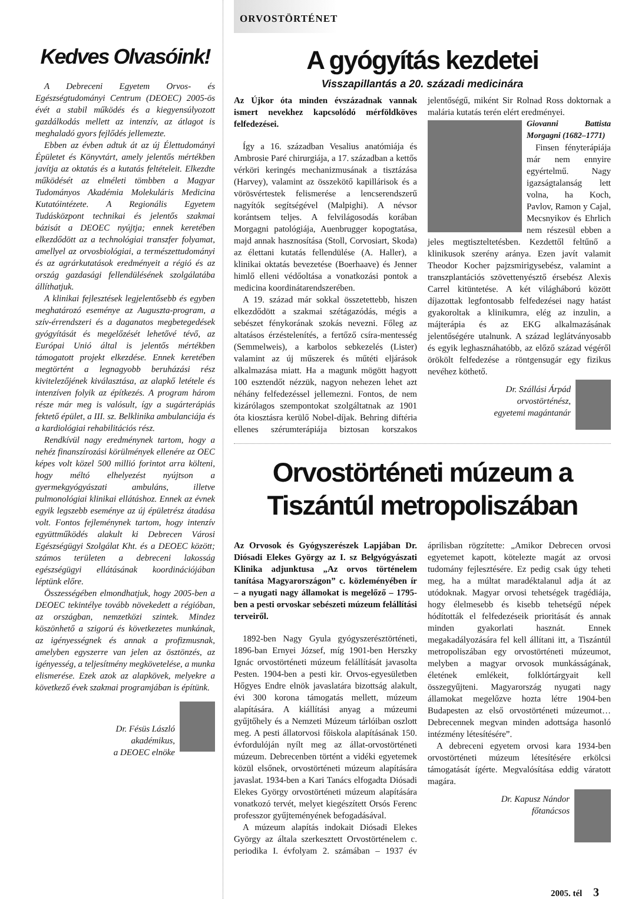Kedves Olvasóink!
A Debreceni Egyetem Orvos- és Egészségtudományi Centrum (DEOEC) 2005-ös évét a stabil működés és a kiegyensúlyozott gazdálkodás mellett az intenzív, az átlagot is meghaladó gyors fejlődés jellemezte.
Ebben az évben adtuk át az új Élettudományi Épületet és Könyvtárt, amely jelentős mértékben javítja az oktatás és a kutatás feltételeit. Elkezdte működését az elméleti tömbben a Magyar Tudományos Akadémia Molekuláris Medicina Kutatóintézete. A Regionális Egyetem Tudásközpont technikai és jelentős szakmai bázisát a DEOEC nyújtja; ennek keretében elkezdődött az a technológiai transzfer folyamat, amellyel az orvosbiológiai, a természettudományi és az agrárkutatások eredményeit a régió és az ország gazdasági fellendülésének szolgálatába állíthatjuk.
A klinikai fejlesztések legjelentősebb és egyben meghatározó eseménye az Auguszta-program, a szív-érrendszeri és a daganatos megbetegedések gyógyítását és megelőzését lehetővé tévő, az Európai Unió által is jelentős mértékben támogatott projekt elkezdése. Ennek keretében megtörtént a legnagyobb beruházási rész kivitelezőjének kiválasztása, az alapkő letétele és intenzíven folyik az építkezés. A program három része már meg is valósult, így a sugárterápiás fektető épület, a III. sz. Belklinika ambulanciája és a kardiológiai rehabilitációs rész.
Rendkívül nagy eredménynek tartom, hogy a nehéz finanszírozási körülmények ellenére az OEC képes volt közel 500 millió forintot arra költeni, hogy méltó elhelyezést nyújtson a gyermekgyógyászati ambuláns, illetve pulmonológiai klinikai ellátáshoz. Ennek az évnek egyik legszebb eseménye az új épületrész átadása volt. Fontos fejleménynek tartom, hogy intenzív együttműködés alakult ki Debrecen Városi Egészségügyi Szolgálat Kht. és a DEOEC között; számos területen a debreceni lakosság egészségügyi ellátásának koordinációjában léptünk előre.
Összességében elmondhatjuk, hogy 2005-ben a DEOEC tekintélye tovább növekedett a régióban, az országban, nemzetközi szintek. Mindez köszönhető a szigorú és következetes munkának, az igényességnek és annak a profizmusnak, amelyben egyszerre van jelen az ösztönzés, az igényesség, a teljesítmény megkövetelése, a munka elismerése. Ezek azok az alapkövek, melyekre a következő évek szakmai programjában is építünk.
Dr. Fésüs László
akadémikus,
a DEOEC elnöke
ORVOSTÖRTÉNET
A gyógyítás kezdetei
Visszapillantás a 20. századi medicinára
Az Újkor óta minden évszázadnak vannak ismert nevekhez kapcsolódó mérföldköves felfedezései.
Így a 16. században Vesalius anatómiája és Ambrosie Paré chirurgiája, a 17. században a kettős vérköri keringés mechanizmusának a tisztázása (Harvey), valamint az összekötő kapillárisok és a vörösvértestek felismerése a lencserendszerű nagyítók segítségével (Malpighi). A névsor korántsem teljes. A felvilágosodás korában Morgagni patológiája, Auenbrugger kopogtatása, majd annak hasznosítása (Stoll, Corvosiart, Skoda) az élettani kutatás fellendülése (A. Haller), a klinikai oktatás bevezetése (Boerhaave) és Jenner himlő elleni védőoltása a vonatkozási pontok a medicina koordinátarendszerében.
A 19. század már sokkal összetettebb, hiszen elkezdődött a szakmai szétágazódás, mégis a sebészet fénykorának szokás nevezni. Főleg az altatásos érzéstelenítés, a fertőző csíra-mentesség (Semmelweis), a karbolos sebkezelés (Lister) valamint az új műszerek és műtéti eljárások alkalmazása miatt. Ha a magunk mögött hagyott 100 esztendőt nézzük, nagyon nehezen lehet azt néhány felfedezéssel jellemezni. Fontos, de nem kizárólagos szempontokat szolgáltatnak az 1901 óta kiosztásra kerülő Nobel-díjak. Behring diftéria ellenes szérumterápiája biztosan korszakos jelentőségű, miként Sir Rolnad Ross doktornak a malária kutatás terén elért eredményei.
Giovanni Battista Morgagni (1682–1771)
Finsen fényterápiája már nem ennyire egyértelmű. Nagy igazságtalanság lett volna, ha Koch, Pavlov, Ramon y Cajal, Mecsnyikov és Ehrlich nem részesül ebben a jeles megtiszteltetésben. Kezdettől feltűnő a klinikusok szerény aránya. Ezen javít valamit Theodor Kocher pajzsmirigysebész, valamint a transzplantációs szövettenyésztő érsebész Alexis Carrel kitüntetése. A két világháború között díjazottak legfontosabb felfedezései nagy hatást gyakoroltak a klinikumra, elég az inzulin, a májterápia és az EKG alkalmazásának jelentőségére utalnunk. A század leglátványosabb és egyik leghasznáhatóbb, az előző század végéről örökölt felfedezése a röntgensugár egy fizikus nevéhez köthető.
Dr. Szállási Árpád
orvostörténész,
egyetemi magántanár
Orvostörténeti múzeum a
Tiszántúl metropoliszában
Az Orvosok és Gyógyszerészek Lapjában Dr. Diósadi Elekes György az I. sz Belgyógyászati Klinika adjunktusa „Az orvos történelem tanítása Magyarországon” c. közleményében ír – a nyugati nagy államokat is megelőző – 1795-ben a pesti orvoskar sebészeti múzeum felállítási terveiről.
1892-ben Nagy Gyula gyógyszerésztörténeti, 1896-ban Ernyei József, míg 1901-ben Herszky Ignác orvostörténeti múzeum felállítását javasolta Pesten. 1904-ben a pesti kir. Orvos-egyesületben Hőgyes Endre elnök javaslatára bizottság alakult, évi 300 korona támogatás mellett, múzeum alapítására. A kiállítási anyag a múzeumi gyűjtőhely és a Nemzeti Múzeum tárlóiban oszlott meg. A pesti állatorvosi főiskola alapításának 150. évfordulóján nyílt meg az állat-orvostörténeti múzeum. Debrecenben történt a vidéki egyetemek közül elsőnek, orvostörténeti múzeum alapítására javaslat. 1934-ben a Kari Tanács elfogadta Diósadi Elekes György orvostörténeti múzeum alapítására vonatkozó tervét, melyet kiegészített Orsós Ferenc professzor gyűjteményének befogadásával.
A múzeum alapítás indokait Diósadi Elekes György az általa szerkesztett Orvostörténelem c. periodika I. évfolyam 2. számában – 1937 év áprilisban rögzítette: „Amikor Debrecen orvosi egyetemet kapott, kötelezte magát az orvosi tudomány fejlesztésére. Ez pedig csak úgy teheti meg, ha a múltat maradéktalanul adja át az utódoknak. Magyar orvosi tehetségek tragédiája, hogy élelmesebb és kisebb tehetségű népek hódították el felfedezéseik prioritását és annak minden gyakorlati hasznát. Ennek megakadályozására fel kell állítani itt, a Tiszántúl metropoliszában egy orvostörténeti múzeumot, melyben a magyar orvosok munkásságának, életének emlékeit, folklórtárgyait kell összegyűjteni. Magyarország nyugati nagy államokat megelőzve hozta létre 1904-ben Budapesten az első orvostörténeti múzeumot… Debrecennek megvan minden adottsága hasonló intézmény létesítésére”.
A debreceni egyetem orvosi kara 1934-ben orvostörténeti múzeum létesítésére erkölcsi támogatását ígérte. Megvalósítása eddig váratott magára.
Dr. Kapusz Nándor
főtanácsos
2005. tél 3